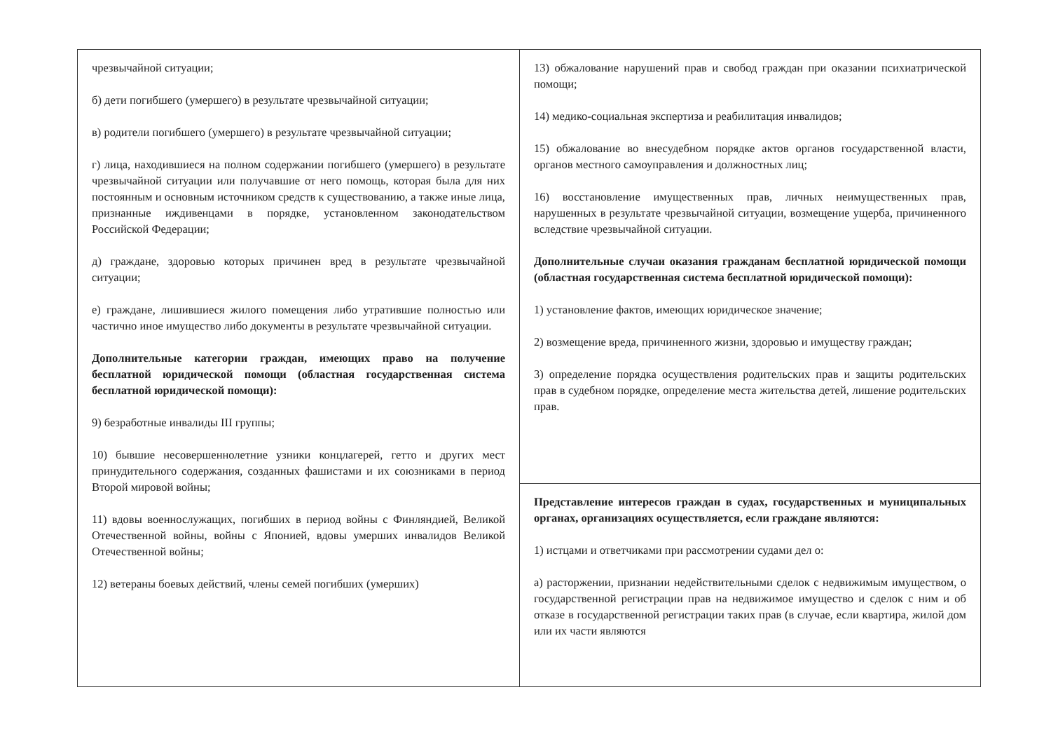| чрезвычайной ситуации; б) дети погибшего (умершего) в результате чрезвычайной ситуации; в) родители погибшего (умершего) в результате чрезвычайной ситуации; г) лица, находившиеся на полном содержании погибшего (умершего) в результате чрезвычайной ситуации или получавшие от него помощь, которая была для них постоянным и основным источником средств к существованию, а также иные лица, признанные иждивенцами в порядке, установленном законодательством Российской Федерации; д) граждане, здоровью которых причинен вред в результате чрезвычайной ситуации; е) граждане, лишившиеся жилого помещения либо утратившие полностью или частично иное имущество либо документы в результате чрезвычайной ситуации. Дополнительные категории граждан, имеющих право на получение бесплатной юридической помощи (областная государственная система бесплатной юридической помощи): 9) безработные инвалиды III группы; 10) бывшие несовершеннолетние узники концлагерей, гетто и других мест принудительного содержания, созданных фашистами и их союзниками в период Второй мировой войны; 11) вдовы военнослужащих, погибших в период войны с Финляндией, Великой Отечественной войны, войны с Японией, вдовы умерших инвалидов Великой Отечественной войны; 12) ветераны боевых действий, члены семей погибших (умерших) | 13) обжалование нарушений прав и свобод граждан при оказании психиатрической помощи; 14) медико-социальная экспертиза и реабилитация инвалидов; 15) обжалование во внесудебном порядке актов органов государственной власти, органов местного самоуправления и должностных лиц; 16) восстановление имущественных прав, личных неимущественных прав, нарушенных в результате чрезвычайной ситуации, возмещение ущерба, причиненного вследствие чрезвычайной ситуации. Дополнительные случаи оказания гражданам бесплатной юридической помощи (областная государственная система бесплатной юридической помощи): 1) установление фактов, имеющих юридическое значение; 2) возмещение вреда, причиненного жизни, здоровью и имуществу граждан; 3) определение порядка осуществления родительских прав и защиты родительских прав в судебном порядке, определение места жительства детей, лишение родительских прав. |
| | Представление интересов граждан в судах, государственных и муниципальных органах, организациях осуществляется, если граждане являются: 1) истцами и ответчиками при рассмотрении судами дел о: а) расторжении, признании недействительными сделок с недвижимым имуществом, о государственной регистрации прав на недвижимое имущество и сделок с ним и об отказе в государственной регистрации таких прав (в случае, если квартира, жилой дом или их части являются |